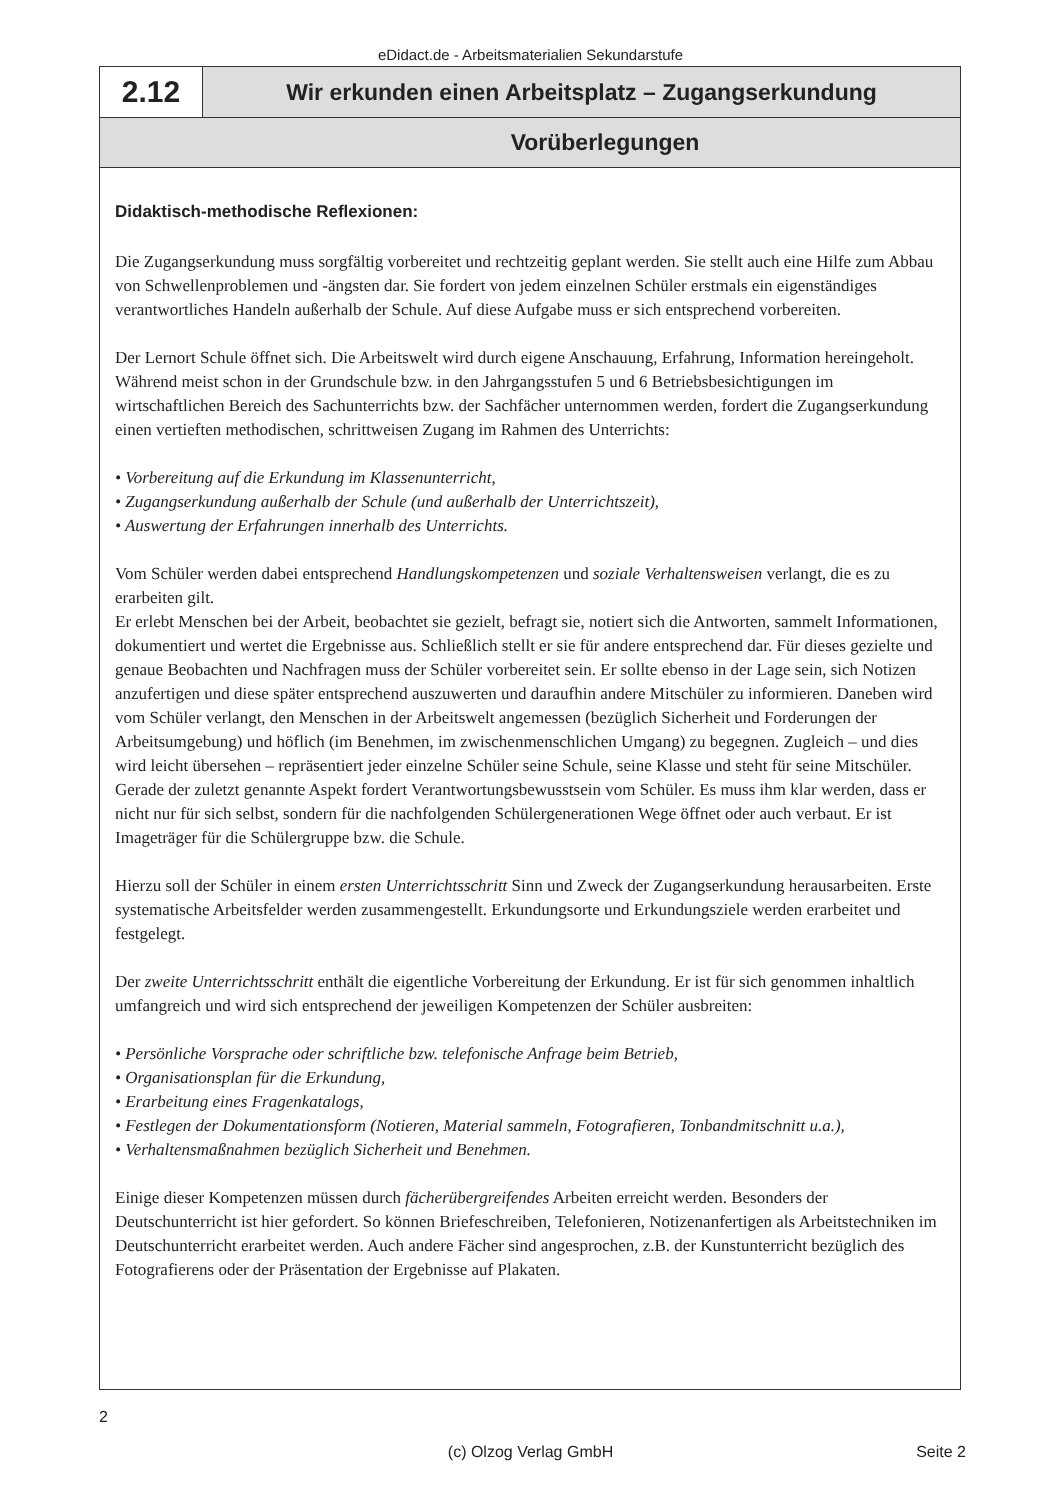eDidact.de - Arbeitsmaterialien Sekundarstufe
2.12
Wir erkunden einen Arbeitsplatz – Zugangserkundung
Vorüberlegungen
Didaktisch-methodische Reflexionen:
Die Zugangserkundung muss sorgfältig vorbereitet und rechtzeitig geplant werden. Sie stellt auch eine Hilfe zum Abbau von Schwellenproblemen und -ängsten dar. Sie fordert von jedem einzelnen Schüler erstmals ein eigenständiges verantwortliches Handeln außerhalb der Schule. Auf diese Aufgabe muss er sich entsprechend vorbereiten.
Der Lernort Schule öffnet sich. Die Arbeitswelt wird durch eigene Anschauung, Erfahrung, Information hereingeholt. Während meist schon in der Grundschule bzw. in den Jahrgangsstufen 5 und 6 Betriebsbesichtigungen im wirtschaftlichen Bereich des Sachunterrichts bzw. der Sachfächer unternommen werden, fordert die Zugangserkundung einen vertieften methodischen, schrittweisen Zugang im Rahmen des Unterrichts:
• Vorbereitung auf die Erkundung im Klassenunterricht,
• Zugangserkundung außerhalb der Schule (und außerhalb der Unterrichtszeit),
• Auswertung der Erfahrungen innerhalb des Unterrichts.
Vom Schüler werden dabei entsprechend Handlungskompetenzen und soziale Verhaltensweisen verlangt, die es zu erarbeiten gilt.
Er erlebt Menschen bei der Arbeit, beobachtet sie gezielt, befragt sie, notiert sich die Antworten, sammelt Informationen, dokumentiert und wertet die Ergebnisse aus. Schließlich stellt er sie für andere entsprechend dar. Für dieses gezielte und genaue Beobachten und Nachfragen muss der Schüler vorbereitet sein. Er sollte ebenso in der Lage sein, sich Notizen anzufertigen und diese später entsprechend auszuwerten und daraufhin andere Mitschüler zu informieren. Daneben wird vom Schüler verlangt, den Menschen in der Arbeitswelt angemessen (bezüglich Sicherheit und Forderungen der Arbeitsumgebung) und höflich (im Benehmen, im zwischenmenschlichen Umgang) zu begegnen. Zugleich – und dies wird leicht übersehen – repräsentiert jeder einzelne Schüler seine Schule, seine Klasse und steht für seine Mitschüler. Gerade der zuletzt genannte Aspekt fordert Verantwortungsbewusstsein vom Schüler. Es muss ihm klar werden, dass er nicht nur für sich selbst, sondern für die nachfolgenden Schülergenerationen Wege öffnet oder auch verbaut. Er ist Imageträger für die Schülergruppe bzw. die Schule.
Hierzu soll der Schüler in einem ersten Unterrichtsschritt Sinn und Zweck der Zugangserkundung herausarbeiten. Erste systematische Arbeitsfelder werden zusammengestellt. Erkundungsorte und Erkundungsziele werden erarbeitet und festgelegt.
Der zweite Unterrichtsschritt enthält die eigentliche Vorbereitung der Erkundung. Er ist für sich genommen inhaltlich umfangreich und wird sich entsprechend der jeweiligen Kompetenzen der Schüler ausbreiten:
• Persönliche Vorsprache oder schriftliche bzw. telefonische Anfrage beim Betrieb,
• Organisationsplan für die Erkundung,
• Erarbeitung eines Fragenkatalogs,
• Festlegen der Dokumentationsform (Notieren, Material sammeln, Fotografieren, Tonbandmitschnitt u.a.),
• Verhaltensmaßnahmen bezüglich Sicherheit und Benehmen.
Einige dieser Kompetenzen müssen durch fächerübergreifendes Arbeiten erreicht werden. Besonders der Deutschunterricht ist hier gefordert. So können Briefeschreiben, Telefonieren, Notizenanfertigen als Arbeitstechniken im Deutschunterricht erarbeitet werden. Auch andere Fächer sind angesprochen, z.B. der Kunstunterricht bezüglich des Fotografierens oder der Präsentation der Ergebnisse auf Plakaten.
2
(c) Olzog Verlag GmbH
Seite 2